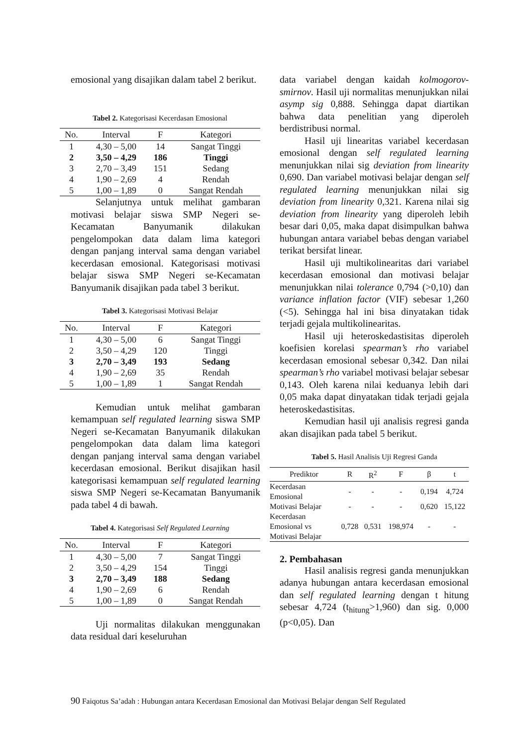emosional yang disajikan dalam tabel 2 berikut.
Tabel 2. Kategorisasi Kecerdasan Emosional
| No. | Interval | F | Kategori |
| --- | --- | --- | --- |
| 1 | 4,30 – 5,00 | 14 | Sangat Tinggi |
| 2 | 3,50 – 4,29 | 186 | Tinggi |
| 3 | 2,70 – 3,49 | 151 | Sedang |
| 4 | 1,90 – 2,69 | 4 | Rendah |
| 5 | 1,00 – 1,89 | 0 | Sangat Rendah |
Selanjutnya untuk melihat gambaran motivasi belajar siswa SMP Negeri se-Kecamatan Banyumanik dilakukan pengelompokan data dalam lima kategori dengan panjang interval sama dengan variabel kecerdasan emosional. Kategorisasi motivasi belajar siswa SMP Negeri se-Kecamatan Banyumanik disajikan pada tabel 3 berikut.
Tabel 3. Kategorisasi Motivasi Belajar
| No. | Interval | F | Kategori |
| --- | --- | --- | --- |
| 1 | 4,30 – 5,00 | 6 | Sangat Tinggi |
| 2 | 3,50 – 4,29 | 120 | Tinggi |
| 3 | 2,70 – 3,49 | 193 | Sedang |
| 4 | 1,90 – 2,69 | 35 | Rendah |
| 5 | 1,00 – 1,89 | 1 | Sangat Rendah |
Kemudian untuk melihat gambaran kemampuan self regulated learning siswa SMP Negeri se-Kecamatan Banyumanik dilakukan pengelompokan data dalam lima kategori dengan panjang interval sama dengan variabel kecerdasan emosional. Berikut disajikan hasil kategorisasi kemampuan self regulated learning siswa SMP Negeri se-Kecamatan Banyumanik pada tabel 4 di bawah.
Tabel 4. Kategorisasi Self Regulated Learning
| No. | Interval | F | Kategori |
| --- | --- | --- | --- |
| 1 | 4,30 – 5,00 | 7 | Sangat Tinggi |
| 2 | 3,50 – 4,29 | 154 | Tinggi |
| 3 | 2,70 – 3,49 | 188 | Sedang |
| 4 | 1,90 – 2,69 | 6 | Rendah |
| 5 | 1,00 – 1,89 | 0 | Sangat Rendah |
Uji normalitas dilakukan menggunakan data residual dari keseluruhan
data variabel dengan kaidah kolmogorov-smirnov. Hasil uji normalitas menunjukkan nilai asymp sig 0,888. Sehingga dapat diartikan bahwa data penelitian yang diperoleh berdistribusi normal.
Hasil uji linearitas variabel kecerdasan emosional dengan self regulated learning menunjukkan nilai sig deviation from linearity 0,690. Dan variabel motivasi belajar dengan self regulated learning menunjukkan nilai sig deviation from linearity 0,321. Karena nilai sig deviation from linearity yang diperoleh lebih besar dari 0,05, maka dapat disimpulkan bahwa hubungan antara variabel bebas dengan variabel terikat bersifat linear.
Hasil uji multikolinearitas dari variabel kecerdasan emosional dan motivasi belajar menunjukkan nilai tolerance 0,794 (>0,10) dan variance inflation factor (VIF) sebesar 1,260 (<5). Sehingga hal ini bisa dinyatakan tidak terjadi gejala multikolinearitas.
Hasil uji heteroskedastisitas diperoleh koefisien korelasi spearman’s rho variabel kecerdasan emosional sebesar 0,342. Dan nilai spearman’s rho variabel motivasi belajar sebesar 0,143. Oleh karena nilai keduanya lebih dari 0,05 maka dapat dinyatakan tidak terjadi gejala heteroskedastisitas.
Kemudian hasil uji analisis regresi ganda akan disajikan pada tabel 5 berikut.
Tabel 5. Hasil Analisis Uji Regresi Ganda
| Prediktor | R | R<sup>2</sup> | F | β | t |
| --- | --- | --- | --- | --- | --- |
| Kecerdasan Emosional | - | - | - | 0,194 | 4,724 |
| Motivasi Belajar | - | - | - | 0,620 | 15,122 |
| Kecerdasan Emosional vs Motivasi Belajar | 0,728 | 0,531 | 198,974 | - | - |
2. Pembahasan
Hasil analisis regresi ganda menunjukkan adanya hubungan antara kecerdasan emosional dan self regulated learning dengan t hitung sebesar 4,724 (t<sub>hitung</sub>>1,960) dan sig. 0,000 (p<0,05). Dan
90 Faiqotus Sa’adah : Hubungan antara Kecerdasan Emosional dan Motivasi Belajar dengan Self Regulated